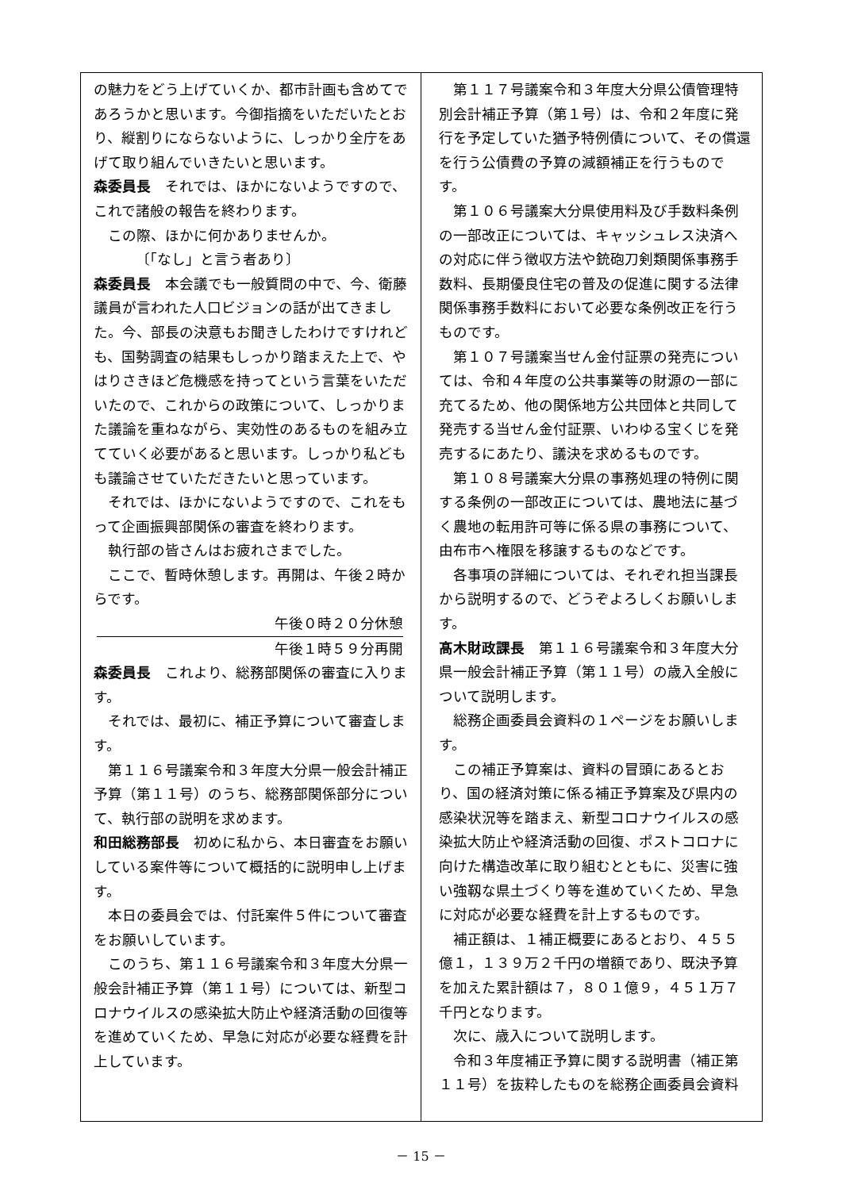の魅力をどう上げていくか、都市計画も含めてであろうかと思います。今御指摘をいただいたとおり、縦割りにならないように、しっかり全庁をあげて取り組んでいきたいと思います。
森委員長　それでは、ほかにないようですので、これで諸般の報告を終わります。
この際、ほかに何かありませんか。
〔「なし」と言う者あり〕
森委員長　本会議でも一般質問の中で、今、衛藤議員が言われた人口ビジョンの話が出てきました。今、部長の決意もお聞きしたわけですけれども、国勢調査の結果もしっかり踏まえた上で、やはりさきほど危機感を持ってという言葉をいただいたので、これからの政策について、しっかりまた議論を重ねながら、実効性のあるものを組み立てていく必要があると思います。しっかり私どもも議論させていただきたいと思っています。
それでは、ほかにないようですので、これをもって企画振興部関係の審査を終わります。
執行部の皆さんはお疲れさまでした。
ここで、暫時休憩します。再開は、午後２時からです。
午後０時２０分休憩
午後１時５９分再開
森委員長　これより、総務部関係の審査に入ります。
それでは、最初に、補正予算について審査します。
第１１６号議案令和３年度大分県一般会計補正予算（第１１号）のうち、総務部関係部分について、執行部の説明を求めます。
和田総務部長　初めに私から、本日審査をお願いしている案件等について概括的に説明申し上げます。
本日の委員会では、付託案件５件について審査をお願いしています。
このうち、第１１６号議案令和３年度大分県一般会計補正予算（第１１号）については、新型コロナウイルスの感染拡大防止や経済活動の回復等を進めていくため、早急に対応が必要な経費を計上しています。
第１１７号議案令和３年度大分県公債管理特別会計補正予算（第１号）は、令和２年度に発行を予定していた猶予特例債について、その償還を行う公債費の予算の減額補正を行うものです。
第１０６号議案大分県使用料及び手数料条例の一部改正については、キャッシュレス決済への対応に伴う徴収方法や銃砲刀剣類関係事務手数料、長期優良住宅の普及の促進に関する法律関係事務手数料において必要な条例改正を行うものです。
第１０７号議案当せん金付証票の発売については、令和４年度の公共事業等の財源の一部に充てるため、他の関係地方公共団体と共同して発売する当せん金付証票、いわゆる宝くじを発売するにあたり、議決を求めるものです。
第１０８号議案大分県の事務処理の特例に関する条例の一部改正については、農地法に基づく農地の転用許可等に係る県の事務について、由布市へ権限を移譲するものなどです。
各事項の詳細については、それぞれ担当課長から説明するので、どうぞよろしくお願いします。
髙木財政課長　第１１６号議案令和３年度大分県一般会計補正予算（第１１号）の歳入全般について説明します。
総務企画委員会資料の１ページをお願いします。
この補正予算案は、資料の冒頭にあるとおり、国の経済対策に係る補正予算案及び県内の感染状況等を踏まえ、新型コロナウイルスの感染拡大防止や経済活動の回復、ポストコロナに向けた構造改革に取り組むとともに、災害に強い強靱な県土づくり等を進めていくため、早急に対応が必要な経費を計上するものです。
補正額は、１補正概要にあるとおり、４５５億１，１３９万２千円の増額であり、既決予算を加えた累計額は７，８０１億９，４５１万７千円となります。
次に、歳入について説明します。
令和３年度補正予算に関する説明書（補正第１１号）を抜粋したものを総務企画委員会資料
－ 15 －